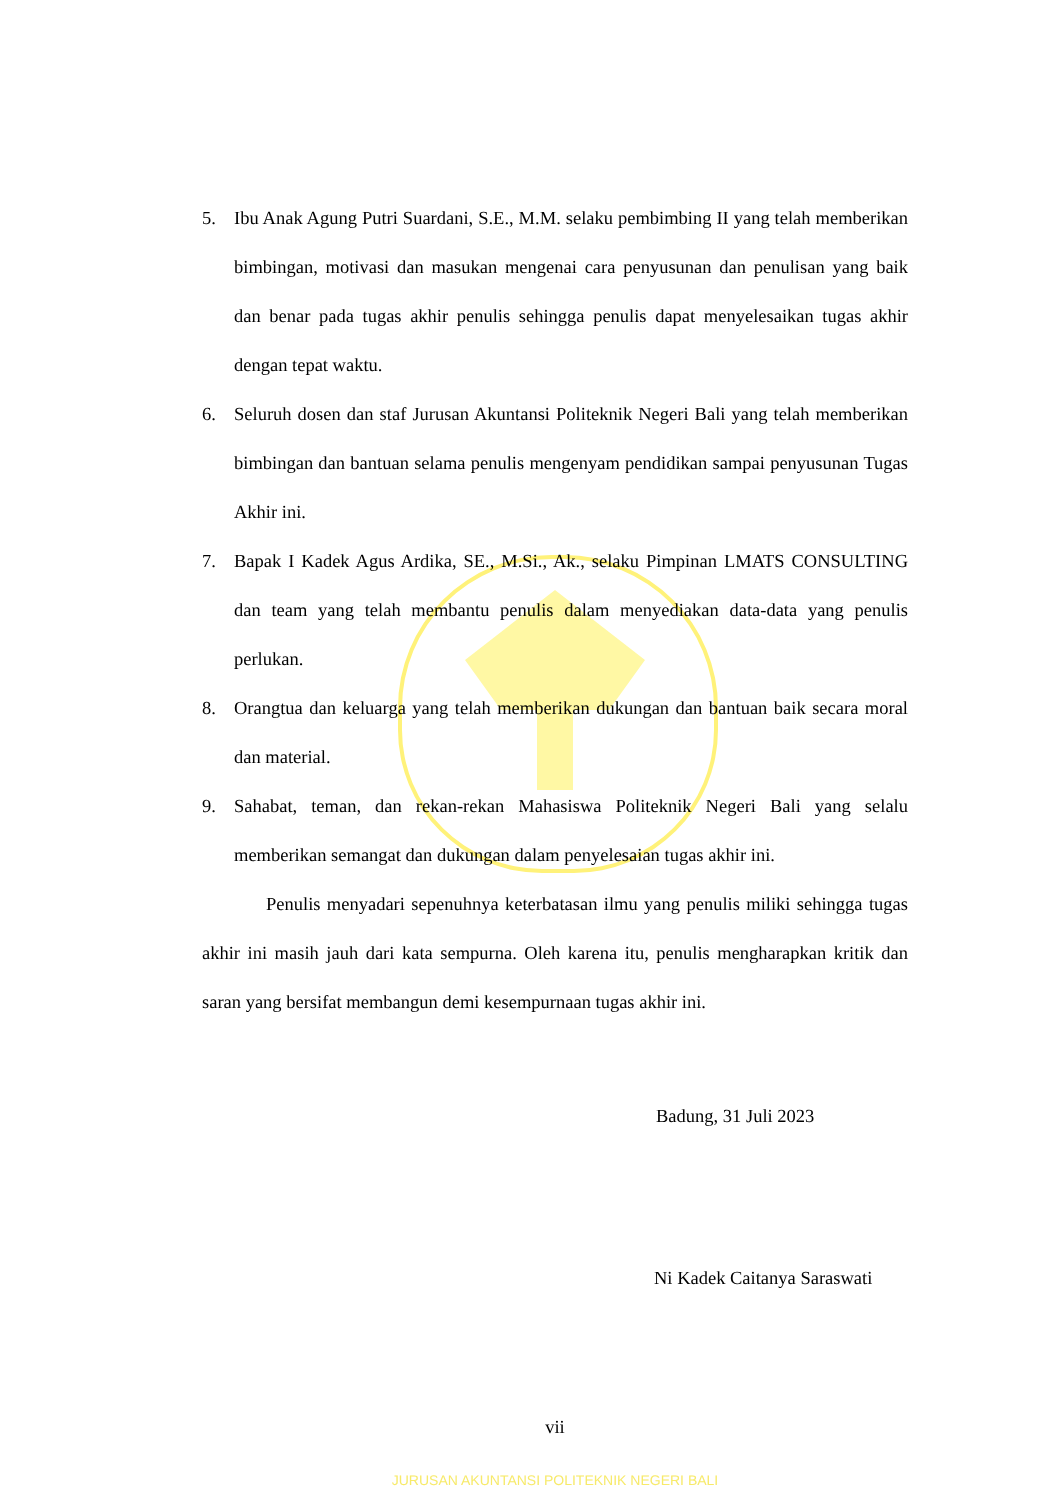5. Ibu Anak Agung Putri Suardani, S.E., M.M. selaku pembimbing II yang telah memberikan bimbingan, motivasi dan masukan mengenai cara penyusunan dan penulisan yang baik dan benar pada tugas akhir penulis sehingga penulis dapat menyelesaikan tugas akhir dengan tepat waktu.
6. Seluruh dosen dan staf Jurusan Akuntansi Politeknik Negeri Bali yang telah memberikan bimbingan dan bantuan selama penulis mengenyam pendidikan sampai penyusunan Tugas Akhir ini.
7. Bapak I Kadek Agus Ardika, SE., M.Si., Ak., selaku Pimpinan LMATS CONSULTING dan team yang telah membantu penulis dalam menyediakan data-data yang penulis perlukan.
8. Orangtua dan keluarga yang telah memberikan dukungan dan bantuan baik secara moral dan material.
9. Sahabat, teman, dan rekan-rekan Mahasiswa Politeknik Negeri Bali yang selalu memberikan semangat dan dukungan dalam penyelesaian tugas akhir ini.
Penulis menyadari sepenuhnya keterbatasan ilmu yang penulis miliki sehingga tugas akhir ini masih jauh dari kata sempurna. Oleh karena itu, penulis mengharapkan kritik dan saran yang bersifat membangun demi kesempurnaan tugas akhir ini.
Badung, 31 Juli 2023
Ni Kadek Caitanya Saraswati
vii
JURUSAN AKUNTANSI POLITEKNIK NEGERI BALI